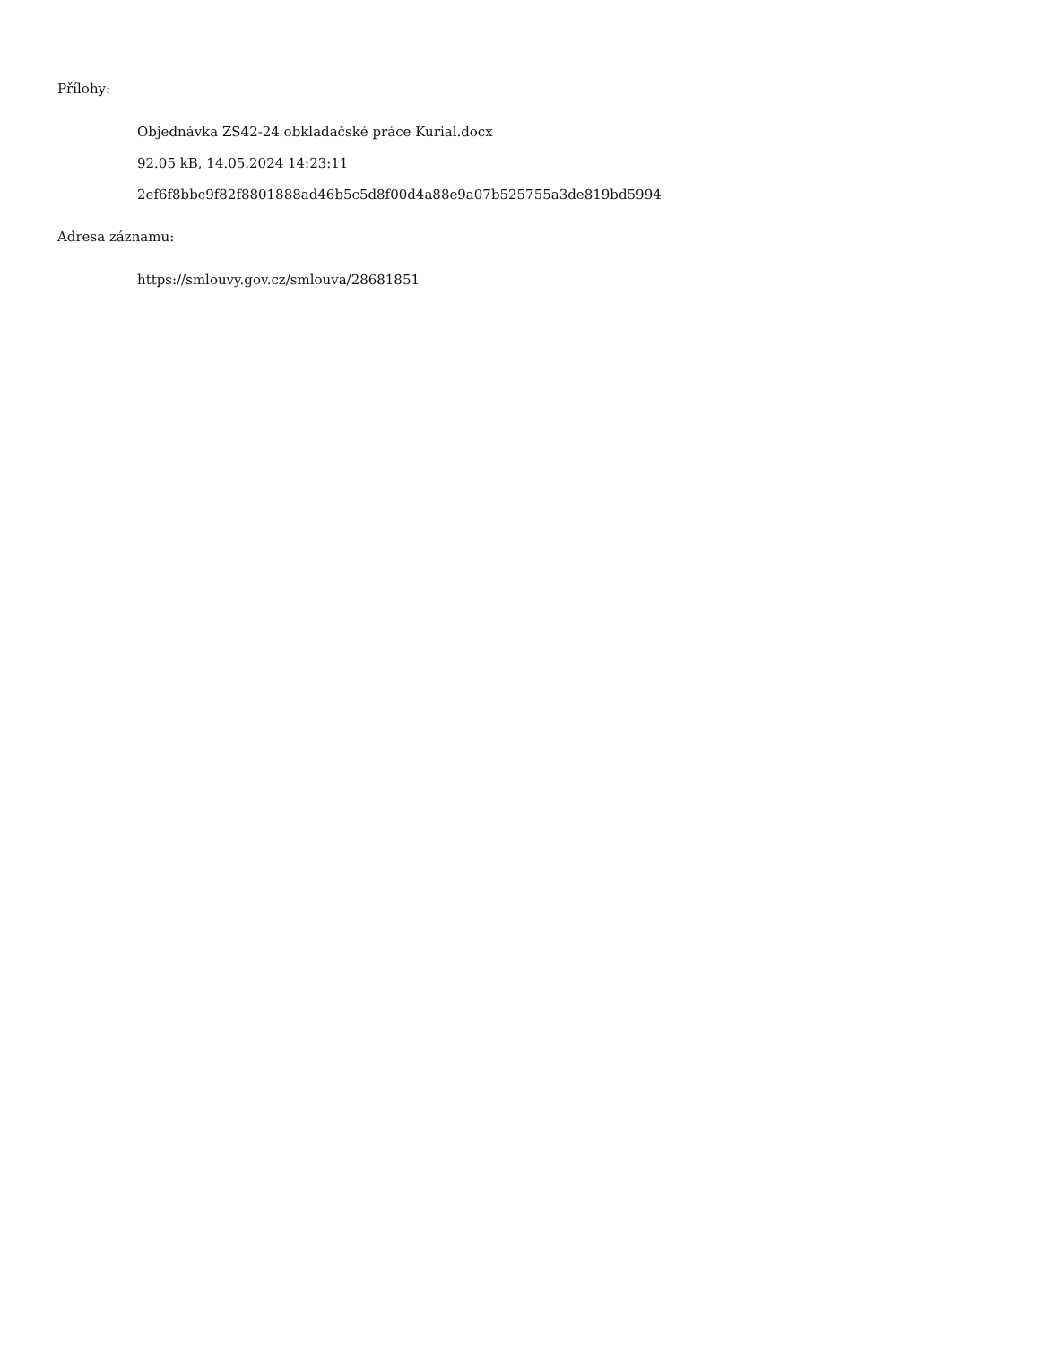Přílohy:
Objednávka ZS42-24 obkladačské práce Kurial.docx
92.05 kB, 14.05.2024 14:23:11
2ef6f8bbc9f82f8801888ad46b5c5d8f00d4a88e9a07b525755a3de819bd5994
Adresa záznamu:
https://smlouvy.gov.cz/smlouva/28681851